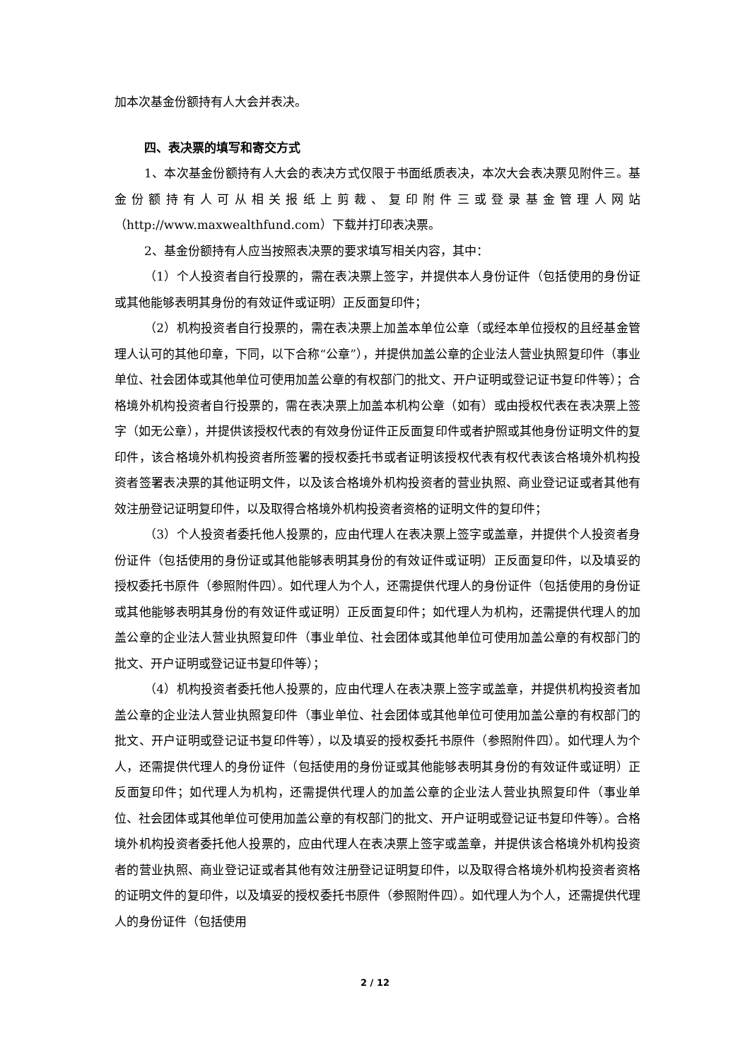加本次基金份额持有人大会并表决。
四、表决票的填写和寄交方式
1、本次基金份额持有人大会的表决方式仅限于书面纸质表决，本次大会表决票见附件三。基金份额持有人可从相关报纸上剪裁、复印附件三或登录基金管理人网站（http://www.maxwealthfund.com）下载并打印表决票。
2、基金份额持有人应当按照表决票的要求填写相关内容，其中：
（1）个人投资者自行投票的，需在表决票上签字，并提供本人身份证件（包括使用的身份证或其他能够表明其身份的有效证件或证明）正反面复印件；
（2）机构投资者自行投票的，需在表决票上加盖本单位公章（或经本单位授权的且经基金管理人认可的其他印章，下同，以下合称“公章”），并提供加盖公章的企业法人营业执照复印件（事业单位、社会团体或其他单位可使用加盖公章的有权部门的批文、开户证明或登记证书复印件等）；合格境外机构投资者自行投票的，需在表决票上加盖本机构公章（如有）或由授权代表在表决票上签字（如无公章），并提供该授权代表的有效身份证件正反面复印件或者护照或其他身份证明文件的复印件，该合格境外机构投资者所签署的授权委托书或者证明该授权代表有权代表该合格境外机构投资者签署表决票的其他证明文件，以及该合格境外机构投资者的营业执照、商业登记证或者其他有效注册登记证明复印件，以及取得合格境外机构投资者资格的证明文件的复印件；
（3）个人投资者委托他人投票的，应由代理人在表决票上签字或盖章，并提供个人投资者身份证件（包括使用的身份证或其他能够表明其身份的有效证件或证明）正反面复印件，以及填妥的授权委托书原件（参照附件四）。如代理人为个人，还需提供代理人的身份证件（包括使用的身份证或其他能够表明其身份的有效证件或证明）正反面复印件；如代理人为机构，还需提供代理人的加盖公章的企业法人营业执照复印件（事业单位、社会团体或其他单位可使用加盖公章的有权部门的批文、开户证明或登记证书复印件等）；
（4）机构投资者委托他人投票的，应由代理人在表决票上签字或盖章，并提供机构投资者加盖公章的企业法人营业执照复印件（事业单位、社会团体或其他单位可使用加盖公章的有权部门的批文、开户证明或登记证书复印件等），以及填妥的授权委托书原件（参照附件四）。如代理人为个人，还需提供代理人的身份证件（包括使用的身份证或其他能够表明其身份的有效证件或证明）正反面复印件；如代理人为机构，还需提供代理人的加盖公章的企业法人营业执照复印件（事业单位、社会团体或其他单位可使用加盖公章的有权部门的批文、开户证明或登记证书复印件等）。合格境外机构投资者委托他人投票的，应由代理人在表决票上签字或盖章，并提供该合格境外机构投资者的营业执照、商业登记证或者其他有效注册登记证明复印件，以及取得合格境外机构投资者资格的证明文件的复印件，以及填妥的授权委托书原件（参照附件四）。如代理人为个人，还需提供代理人的身份证件（包括使用
2 / 12